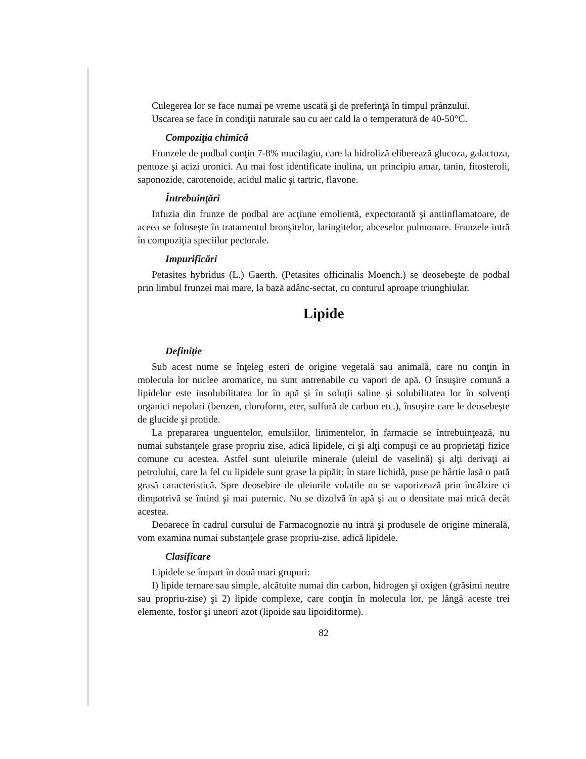Culegerea lor se face numai pe vreme uscată şi de preferinţă în timpul prânzului.
Uscarea se face în condiţii naturale sau cu aer cald la o temperatură de 40-50°C.
Compoziţia chimică
Frunzele de podbal conţin 7-8% mucilagiu, care la hidroliză eliberează glucoza, galactoza, pentoze şi acizi uronici. Au mai fost identificate inulina, un principiu amar, tanin, fitosteroli, saponozide, carotenoide, acidul malic şi tartric, flavone.
Întrebuinţări
Infuzia din frunze de podbal are acţiune emolientă, expectorantă şi antiinflamatoare, de aceea se foloseşte în tratamentul bronşitelor, laringitelor, abceselor pulmonare. Frunzele intră în compoziţia speciilor pectorale.
Impurificări
Petasites hybridus (L.) Gaerth. (Petasites officinalis Moench.) se deosebeşte de podbal prin limbul frunzei mai mare, la bază adânc-sectat, cu conturul aproape triunghiular.
Lipide
Definiţie
Sub acest nume se înţeleg esteri de origine vegetală sau animală, care nu conţin în molecula lor nuclee aromatice, nu sunt antrenabile cu vapori de apă. O însuşire comună a lipidelor este insolubilitatea lor în apă şi în soluţii saline şi solubilitatea lor în solvenţi organici nepolari (benzen, cloroform, eter, sulfură de carbon etc.), însuşire care le deosebeşte de glucide şi protide.
La prepararea unguentelor, emulsiilor, linimentelor, în farmacie se întrebuinţează, nu numai substanţele grase propriu zise, adică lipidele, ci şi alţi compuşi ce au proprietăţi fizice comune cu acestea. Astfel sunt uleiurile minerale (uleiul de vaselină) şi alţi derivaţi ai petrolului, care la fel cu lipidele sunt grase la pipăit; în stare lichidă, puse pe hârtie lasă o pată grasă caracteristică. Spre deosebire de uleiurile volatile nu se vaporizează prin încălzire ci dimpotrivă se întind şi mai puternic. Nu se dizolvă în apă şi au o densitate mai mică decât acestea.
Deoarece în cadrul cursului de Farmacognozie nu intră şi produsele de origine minerală, vom examina numai substanţele grase propriu-zise, adică lipidele.
Clasificare
Lipidele se împart în două mari grupuri:
I) lipide ternare sau simple, alcătuite numai din carbon, hidrogen şi oxigen (grăsimi neutre sau propriu-zise) şi 2) lipide complexe, care conţin în molecula lor, pe lângă aceste trei elemente, fosfor şi uneori azot (lipoide sau lipoidiforme).
82